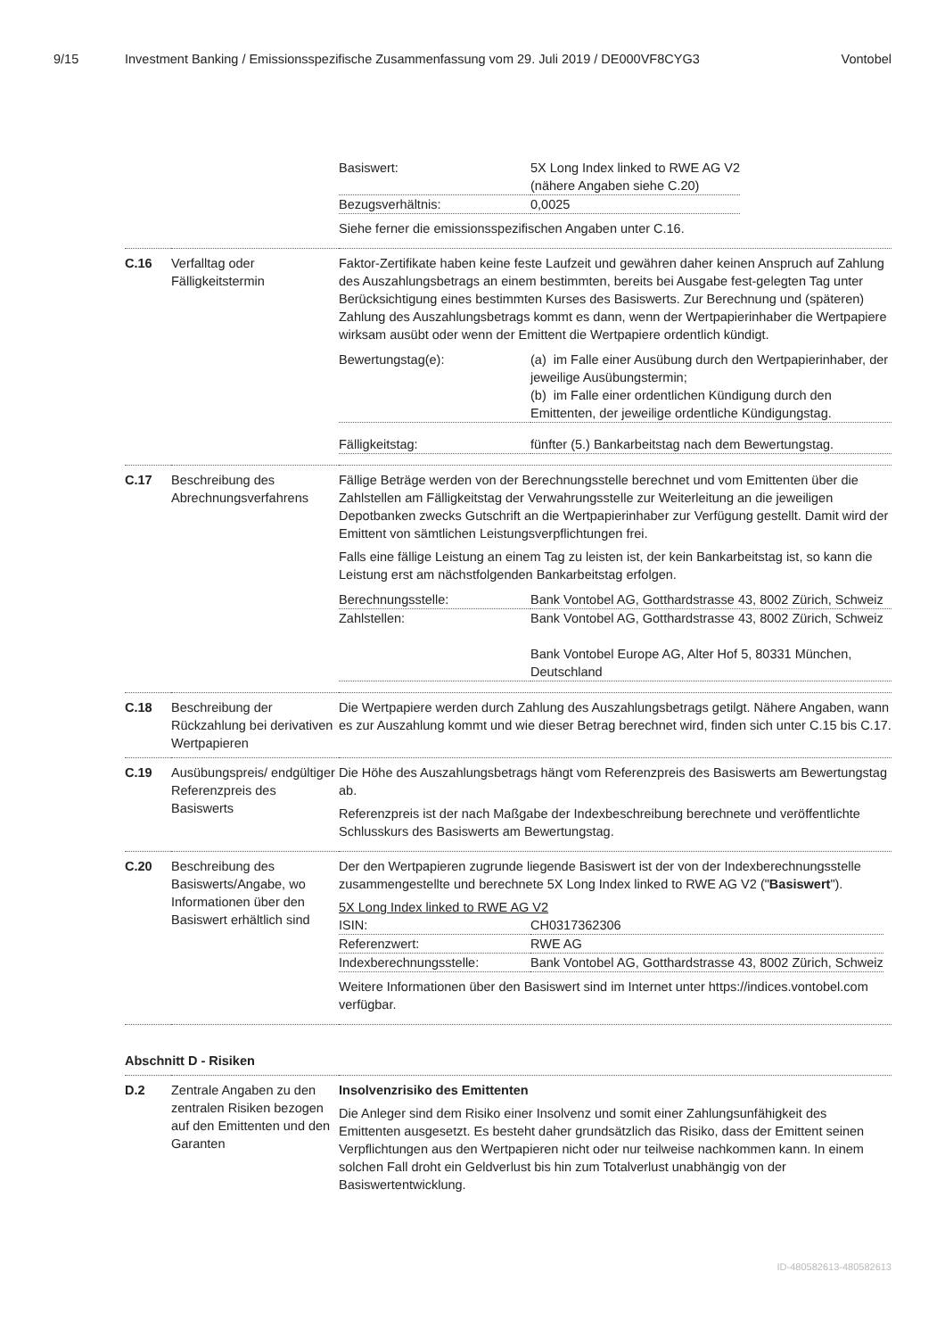9/15 Investment Banking / Emissionsspezifische Zusammenfassung vom 29. Juli 2019 / DE000VF8CYG3 Vontobel
| | | / Basiswert: / 5X Long Index linked to RWE AG V2 (nähere Angaben siehe C.20) / / Bezugsverhältnis: / 0,0025 / Siehe ferner die emissionsspezifischen Angaben unter C.16. |
| C.16 | Verfalltag oder Fälligkeitstermin | Faktor-Zertifikate haben keine feste Laufzeit und gewähren daher keinen Anspruch auf Zahlung des Auszahlungsbetrags an einem bestimmten, bereits bei Ausgabe fest-gelegten Tag unter Berücksichtigung eines bestimmten Kurses des Basiswerts. Zur Berechnung und (späteren) Zahlung des Auszahlungsbetrags kommt es dann, wenn der Wertpapierinhaber die Wertpapiere wirksam ausübt oder wenn der Emittent die Wertpapiere ordentlich kündigt. / Bewertungstag(e): / (a) im Falle einer Ausübung durch den Wertpapierinhaber, der jeweilige Ausübungstermin; (b) im Falle einer ordentlichen Kündigung durch den Emittenten, der jeweilige ordentliche Kündigungstag. / / Fälligkeitstag: / fünfter (5.) Bankarbeitstag nach dem Bewertungstag. / |
| C.17 | Beschreibung des Abrechnungsverfahrens | Fällige Beträge werden von der Berechnungsstelle berechnet und vom Emittenten über die Zahlstellen am Fälligkeitstag der Verwahrungsstelle zur Weiterleitung an die jeweiligen Depotbanken zwecks Gutschrift an die Wertpapierinhaber zur Verfügung gestellt. Damit wird der Emittent von sämtlichen Leistungsverpflichtungen frei. Falls eine fällige Leistung an einem Tag zu leisten ist, der kein Bankarbeitstag ist, so kann die Leistung erst am nächstfolgenden Bankarbeitstag erfolgen. / Berechnungsstelle: / Bank Vontobel AG, Gotthardstrasse 43, 8002 Zürich, Schweiz / / Zahlstellen: / Bank Vontobel AG, Gotthardstrasse 43, 8002 Zürich, Schweiz Bank Vontobel Europe AG, Alter Hof 5, 80331 München, Deutschland / |
| C.18 | Beschreibung der Rückzahlung bei derivativen Wertpapieren | Die Wertpapiere werden durch Zahlung des Auszahlungsbetrags getilgt. Nähere Angaben, wann es zur Auszahlung kommt und wie dieser Betrag berechnet wird, finden sich unter C.15 bis C.17. |
| C.19 | Ausübungspreis/ endgültiger Referenzpreis des Basiswerts | Die Höhe des Auszahlungsbetrags hängt vom Referenzpreis des Basiswerts am Bewertungstag ab. Referenzpreis ist der nach Maßgabe der Indexbeschreibung berechnete und veröffentlichte Schlusskurs des Basiswerts am Bewertungstag. |
| C.20 | Beschreibung des Basiswerts/Angabe, wo Informationen über den Basiswert erhältlich sind | Der den Wertpapieren zugrunde liegende Basiswert ist der von der Indexberechnungsstelle zusammengestellte und berechnete 5X Long Index linked to RWE AG V2 (" Basiswert "). 5X Long Index linked to RWE AG V2 / ISIN: / CH0317362306 / / Referenzwert: / RWE AG / / Indexberechnungsstelle: / Bank Vontobel AG, Gotthardstrasse 43, 8002 Zürich, Schweiz / Weitere Informationen über den Basiswert sind im Internet unter https://indices.vontobel.com verfügbar. |
Abschnitt D - Risiken
| D.2 | Zentrale Angaben zu den zentralen Risiken bezogen auf den Emittenten und den Garanten | Insolvenzrisiko des Emittenten Die Anleger sind dem Risiko einer Insolvenz und somit einer Zahlungsunfähigkeit des Emittenten ausgesetzt. Es besteht daher grundsätzlich das Risiko, dass der Emittent seinen Verpflichtungen aus den Wertpapieren nicht oder nur teilweise nachkommen kann. In einem solchen Fall droht ein Geldverlust bis hin zum Totalverlust unabhängig von der Basiswertentwicklung. |
ID-480582613-480582613